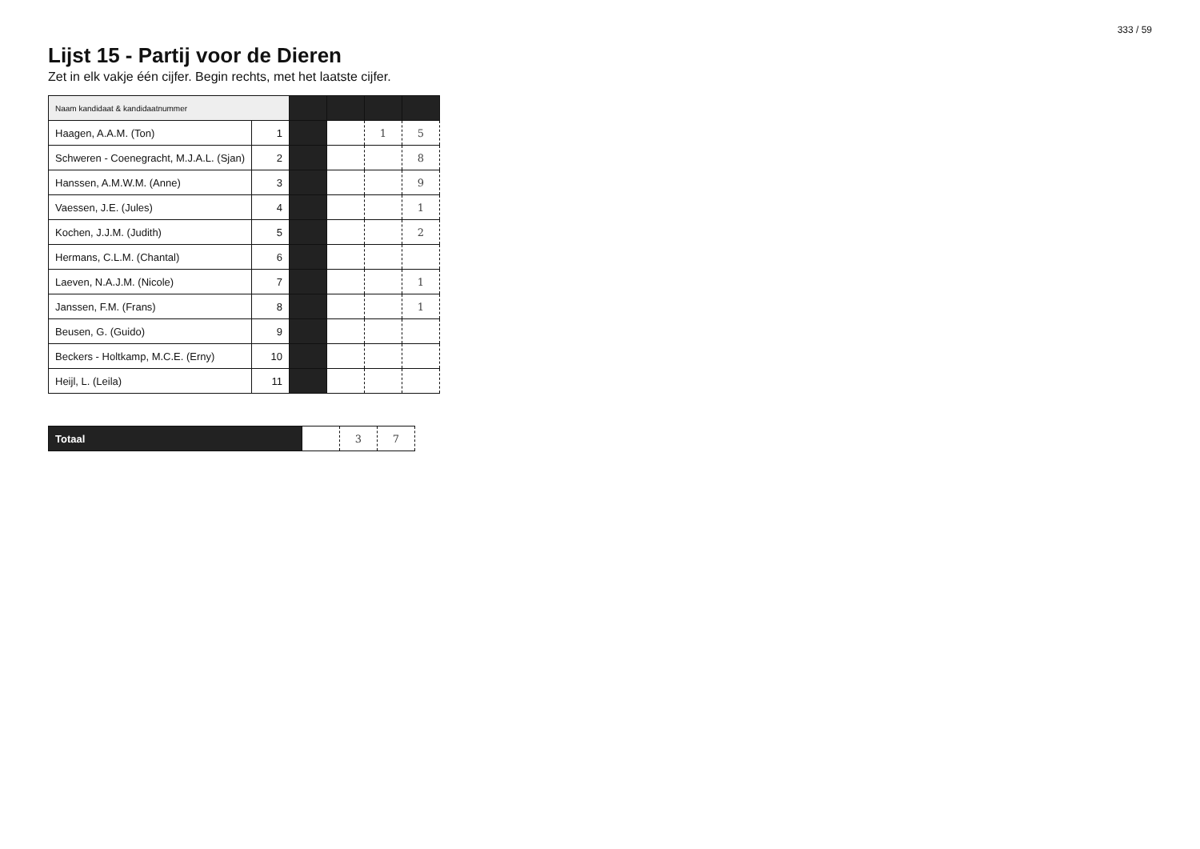333 / 59
Lijst 15 - Partij voor de Dieren
Zet in elk vakje één cijfer. Begin rechts, met het laatste cijfer.
| Naam kandidaat & kandidaatnummer | | | | | |
| Haagen, A.A.M. (Ton) | 1 | | | 1 | 5 |
| Schweren - Coenegracht, M.J.A.L. (Sjan) | 2 | | | | 8 |
| Hanssen, A.M.W.M. (Anne) | 3 | | | | 9 |
| Vaessen, J.E. (Jules) | 4 | | | | 1 |
| Kochen, J.J.M. (Judith) | 5 | | | | 2 |
| Hermans, C.L.M. (Chantal) | 6 | | | | |
| Laeven, N.A.J.M. (Nicole) | 7 | | | | 1 |
| Janssen, F.M. (Frans) | 8 | | | | 1 |
| Beusen, G. (Guido) | 9 | | | | |
| Beckers - Holtkamp, M.C.E. (Erny) | 10 | | | | |
| Heijl, L. (Leila) | 11 | | | | |
| Totaal | | 3 | 7 |